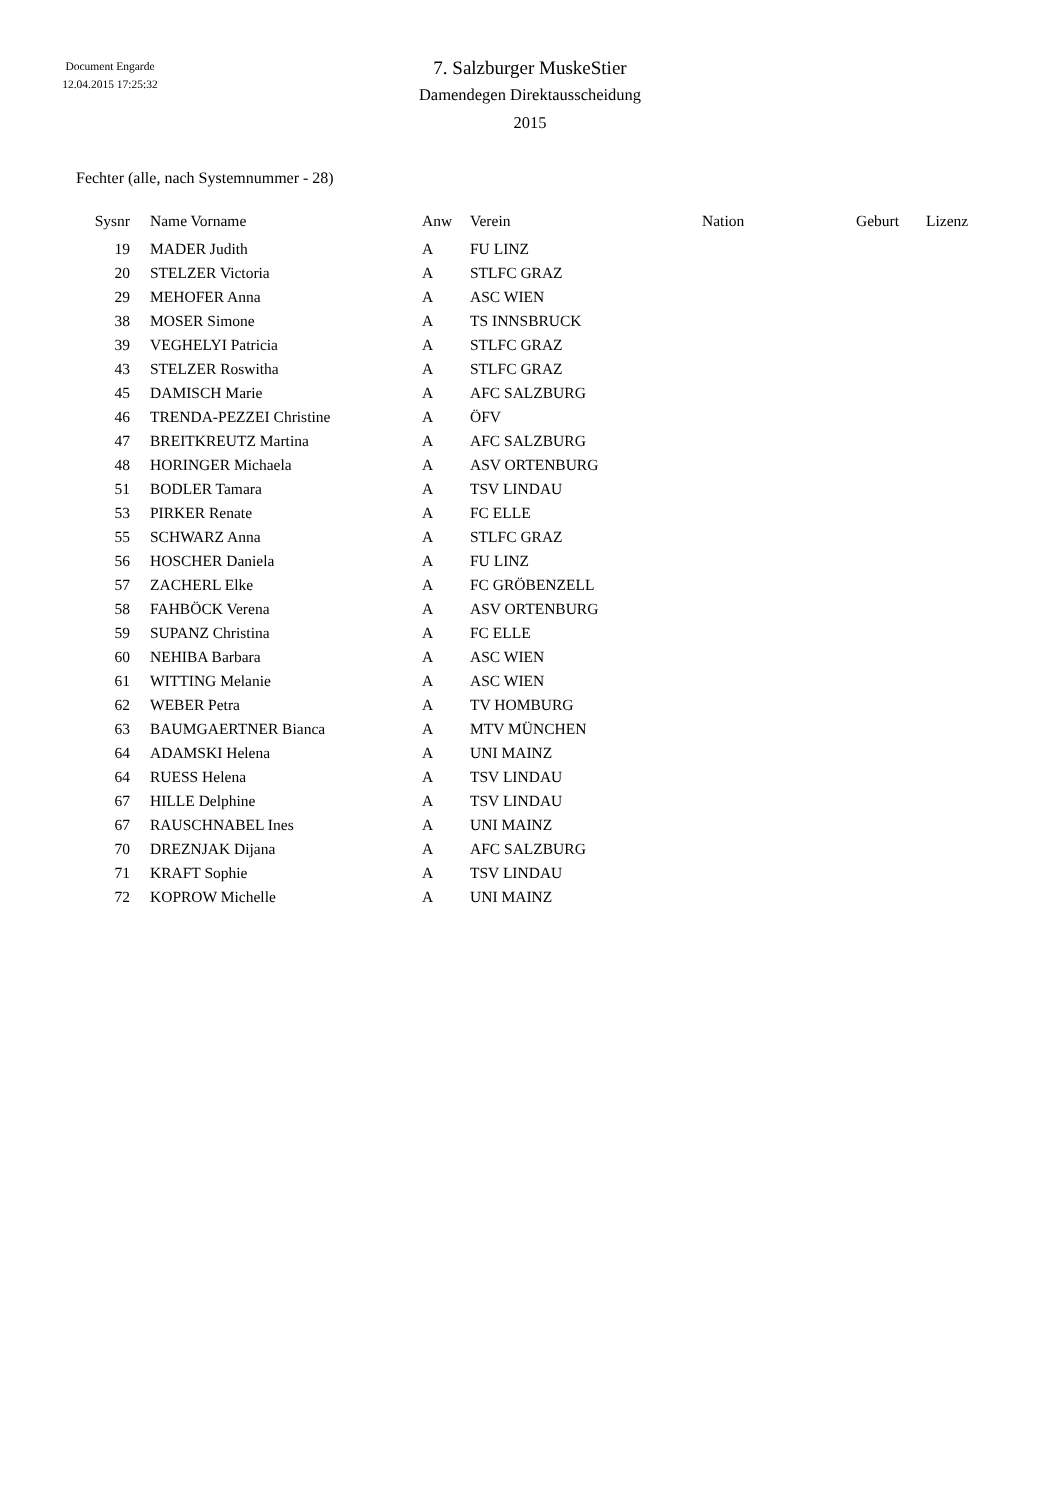Document Engarde
12.04.2015 17:25:32
7. Salzburger MuskeStier
Damendegen Direktausscheidung
2015
Fechter (alle, nach Systemnummer - 28)
| Sysnr | Name Vorname | Anw | Verein | Nation | Geburt | Lizenz |
| --- | --- | --- | --- | --- | --- | --- |
| 19 | MADER Judith | A | FU LINZ | | | |
| 20 | STELZER Victoria | A | STLFC GRAZ | | | |
| 29 | MEHOFER Anna | A | ASC WIEN | | | |
| 38 | MOSER Simone | A | TS INNSBRUCK | | | |
| 39 | VEGHELYI Patricia | A | STLFC GRAZ | | | |
| 43 | STELZER Roswitha | A | STLFC GRAZ | | | |
| 45 | DAMISCH Marie | A | AFC SALZBURG | | | |
| 46 | TRENDA-PEZZEI Christine | A | ÖFV | | | |
| 47 | BREITKREUTZ Martina | A | AFC SALZBURG | | | |
| 48 | HORINGER Michaela | A | ASV ORTENBURG | | | |
| 51 | BODLER Tamara | A | TSV LINDAU | | | |
| 53 | PIRKER Renate | A | FC ELLE | | | |
| 55 | SCHWARZ Anna | A | STLFC GRAZ | | | |
| 56 | HOSCHER Daniela | A | FU LINZ | | | |
| 57 | ZACHERL Elke | A | FC GRÖBENZELL | | | |
| 58 | FAHBÖCK Verena | A | ASV ORTENBURG | | | |
| 59 | SUPANZ Christina | A | FC ELLE | | | |
| 60 | NEHIBA Barbara | A | ASC WIEN | | | |
| 61 | WITTING Melanie | A | ASC WIEN | | | |
| 62 | WEBER Petra | A | TV HOMBURG | | | |
| 63 | BAUMGAERTNER Bianca | A | MTV MÜNCHEN | | | |
| 64 | ADAMSKI Helena | A | UNI MAINZ | | | |
| 64 | RUESS Helena | A | TSV LINDAU | | | |
| 67 | HILLE Delphine | A | TSV LINDAU | | | |
| 67 | RAUSCHNABEL Ines | A | UNI MAINZ | | | |
| 70 | DREZNJAK Dijana | A | AFC SALZBURG | | | |
| 71 | KRAFT Sophie | A | TSV LINDAU | | | |
| 72 | KOPROW Michelle | A | UNI MAINZ | | | |